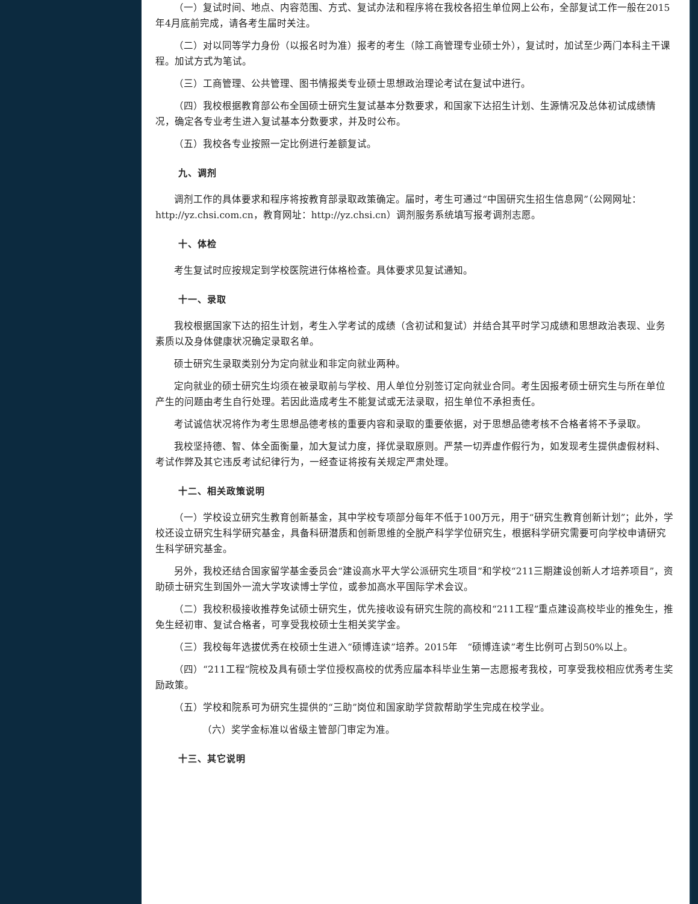（一）复试时间、地点、内容范围、方式、复试办法和程序将在我校各招生单位网上公布，全部复试工作一般在2015年4月底前完成，请各考生届时关注。
（二）对以同等学力身份（以报名时为准）报考的考生（除工商管理专业硕士外），复试时，加试至少两门本科主干课程。加试方式为笔试。
（三）工商管理、公共管理、图书情报类专业硕士思想政治理论考试在复试中进行。
（四）我校根据教育部公布全国硕士研究生复试基本分数要求，和国家下达招生计划、生源情况及总体初试成绩情况，确定各专业考生进入复试基本分数要求，并及时公布。
（五）我校各专业按照一定比例进行差额复试。
九、调剂
调剂工作的具体要求和程序将按教育部录取政策确定。届时，考生可通过“中国研究生招生信息网”（公网网址：http://yz.chsi.com.cn，教育网址：http://yz.chsi.cn）调剂服务系统填写报考调剂志愿。
十、体检
考生复试时应按规定到学校医院进行体格检查。具体要求见复试通知。
十一、录取
我校根据国家下达的招生计划，考生入学考试的成绩（含初试和复试）并结合其平时学习成绩和思想政治表现、业务素质以及身体健康状况确定录取名单。
硕士研究生录取类别分为定向就业和非定向就业两种。
定向就业的硕士研究生均须在被录取前与学校、用人单位分别签订定向就业合同。考生因报考硕士研究生与所在单位产生的问题由考生自行处理。若因此造成考生不能复试或无法录取，招生单位不承担责任。
考试诚信状况将作为考生思想品德考核的重要内容和录取的重要依据，对于思想品德考核不合格者将不予录取。
我校坚持德、智、体全面衡量，加大复试力度，择优录取原则。严禁一切弄虚作假行为，如发现考生提供虚假材料、考试作弊及其它违反考试纪律行为，一经查证将按有关规定严肃处理。
十二、相关政策说明
（一）学校设立研究生教育创新基金，其中学校专项部分每年不低于100万元，用于“研究生教育创新计划”；此外，学校还设立研究生科学研究基金，具备科研潜质和创新思维的全脱产科学学位研究生，根据科学研究需要可向学校申请研究生科学研究基金。
另外，我校还结合国家留学基金委员会“建设高水平大学公派研究生项目”和学校“211三期建设创新人才培养项目”，资助硕士研究生到国外一流大学攻读博士学位，或参加高水平国际学术会议。
（二）我校积极接收推荐免试硕士研究生，优先接收设有研究生院的高校和“211工程”重点建设高校毕业的推免生，推免生经初审、复试合格者，可享受我校硕士生相关奖学金。
（三）我校每年选拔优秀在校硕士生进入“硕博连读”培养。2015年　“硕博连读”考生比例可占到50%以上。
（四）“211工程”院校及具有硕士学位授权高校的优秀应届本科毕业生第一志愿报考我校，可享受我校相应优秀考生奖励政策。
（五）学校和院系可为研究生提供的“三助”岗位和国家助学贷款帮助学生完成在校学业。
（六）奖学金标准以省级主管部门审定为准。
十三、其它说明